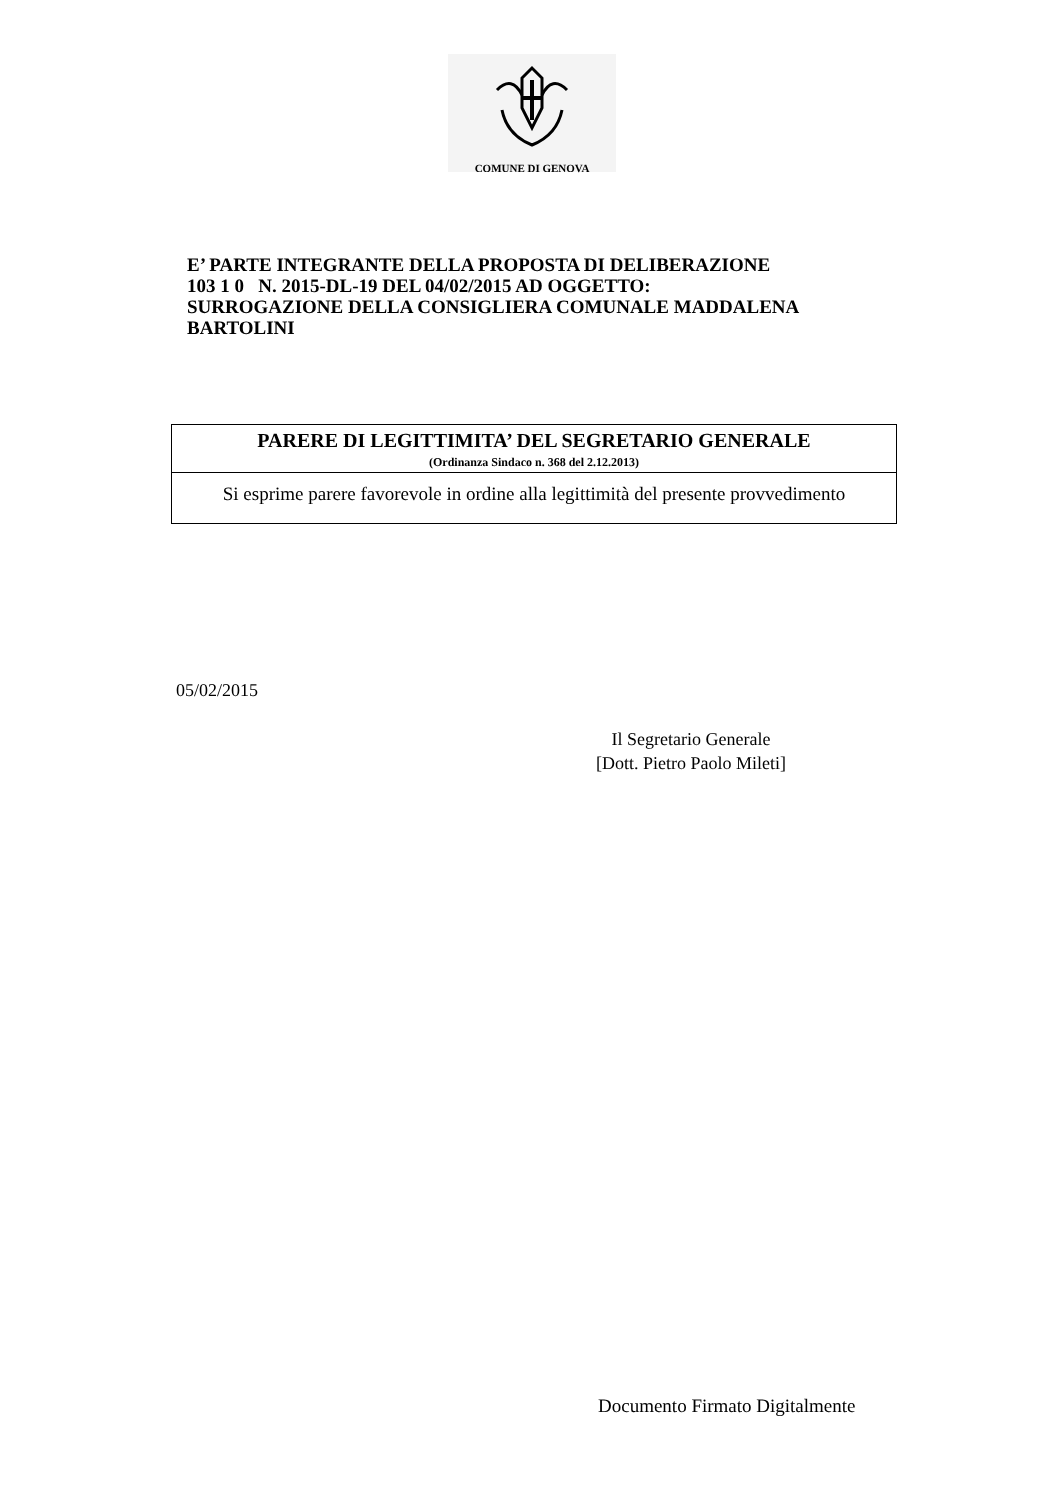COMUNE DI GENOVA
E’ PARTE INTEGRANTE DELLA PROPOSTA DI DELIBERAZIONE
103 1 0 N. 2015-DL-19 DEL 04/02/2015 AD OGGETTO:
SURROGAZIONE DELLA CONSIGLIERA COMUNALE MADDALENA
BARTOLINI
PARERE DI LEGITTIMITA’ DEL SEGRETARIO GENERALE
(Ordinanza Sindaco n. 368 del 2.12.2013)
Si esprime parere favorevole in ordine alla legittimità del presente provvedimento
05/02/2015
Il Segretario Generale
[Dott. Pietro Paolo Mileti]
Documento Firmato Digitalmente